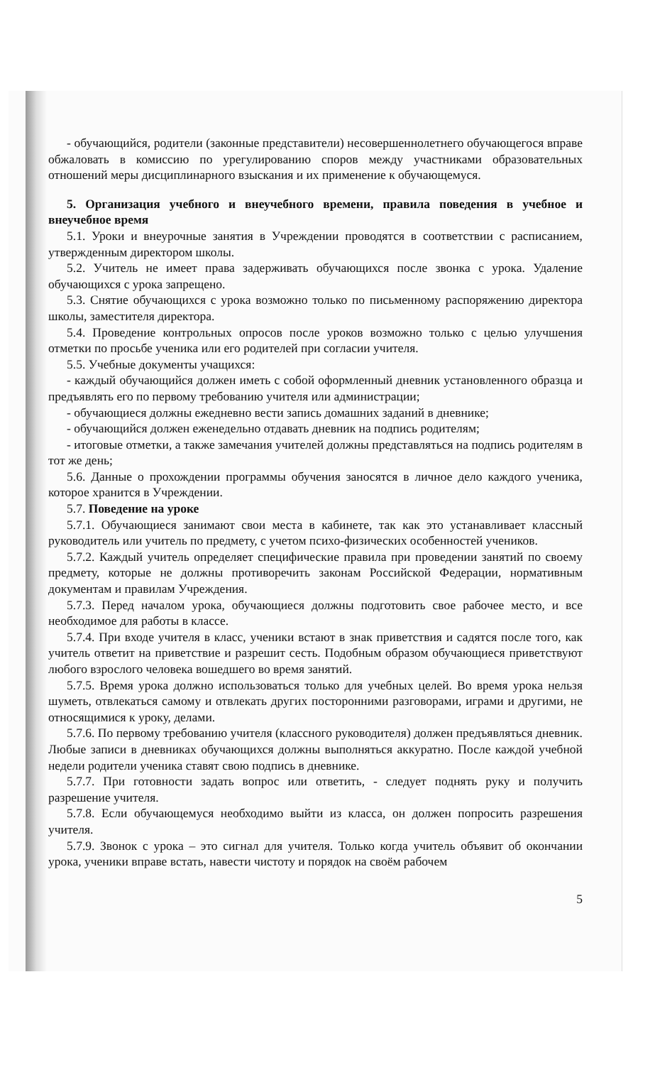- обучающийся, родители (законные представители) несовершеннолетнего обучающегося вправе обжаловать в комиссию по урегулированию споров между участниками образовательных отношений меры дисциплинарного взыскания и их применение к обучающемуся.
5. Организация учебного и внеучебного времени, правила поведения в учебное и внеучебное время
5.1. Уроки и внеурочные занятия в Учреждении проводятся в соответствии с расписанием, утвержденным директором школы.
5.2. Учитель не имеет права задерживать обучающихся после звонка с урока. Удаление обучающихся с урока запрещено.
5.3. Снятие обучающихся с урока возможно только по письменному распоряжению директора школы, заместителя директора.
5.4. Проведение контрольных опросов после уроков возможно только с целью улучшения отметки по просьбе ученика или его родителей при согласии учителя.
5.5. Учебные документы учащихся:
- каждый обучающийся должен иметь с собой оформленный дневник установленного образца и предъявлять его по первому требованию учителя или администрации;
- обучающиеся должны ежедневно вести запись домашних заданий в дневнике;
- обучающийся должен еженедельно отдавать дневник на подпись родителям;
- итоговые отметки, а также замечания учителей должны представляться на подпись родителям в тот же день;
5.6. Данные о прохождении программы обучения заносятся в личное дело каждого ученика, которое хранится в Учреждении.
5.7. Поведение на уроке
5.7.1. Обучающиеся занимают свои места в кабинете, так как это устанавливает классный руководитель или учитель по предмету, с учетом психо-физических особенностей учеников.
5.7.2. Каждый учитель определяет специфические правила при проведении занятий по своему предмету, которые не должны противоречить законам Российской Федерации, нормативным документам и правилам Учреждения.
5.7.3. Перед началом урока, обучающиеся должны подготовить свое рабочее место, и все необходимое для работы в классе.
5.7.4. При входе учителя в класс, ученики встают в знак приветствия и садятся после того, как учитель ответит на приветствие и разрешит сесть. Подобным образом обучающиеся приветствуют любого взрослого человека вошедшего во время занятий.
5.7.5. Время урока должно использоваться только для учебных целей. Во время урока нельзя шуметь, отвлекаться самому и отвлекать других посторонними разговорами, играми и другими, не относящимися к уроку, делами.
5.7.6. По первому требованию учителя (классного руководителя) должен предъявляться дневник. Любые записи в дневниках обучающихся должны выполняться аккуратно. После каждой учебной недели родители ученика ставят свою подпись в дневнике.
5.7.7. При готовности задать вопрос или ответить, - следует поднять руку и получить разрешение учителя.
5.7.8. Если обучающемуся необходимо выйти из класса, он должен попросить разрешения учителя.
5.7.9. Звонок с урока – это сигнал для учителя. Только когда учитель объявит об окончании урока, ученики вправе встать, навести чистоту и порядок на своём рабочем
5